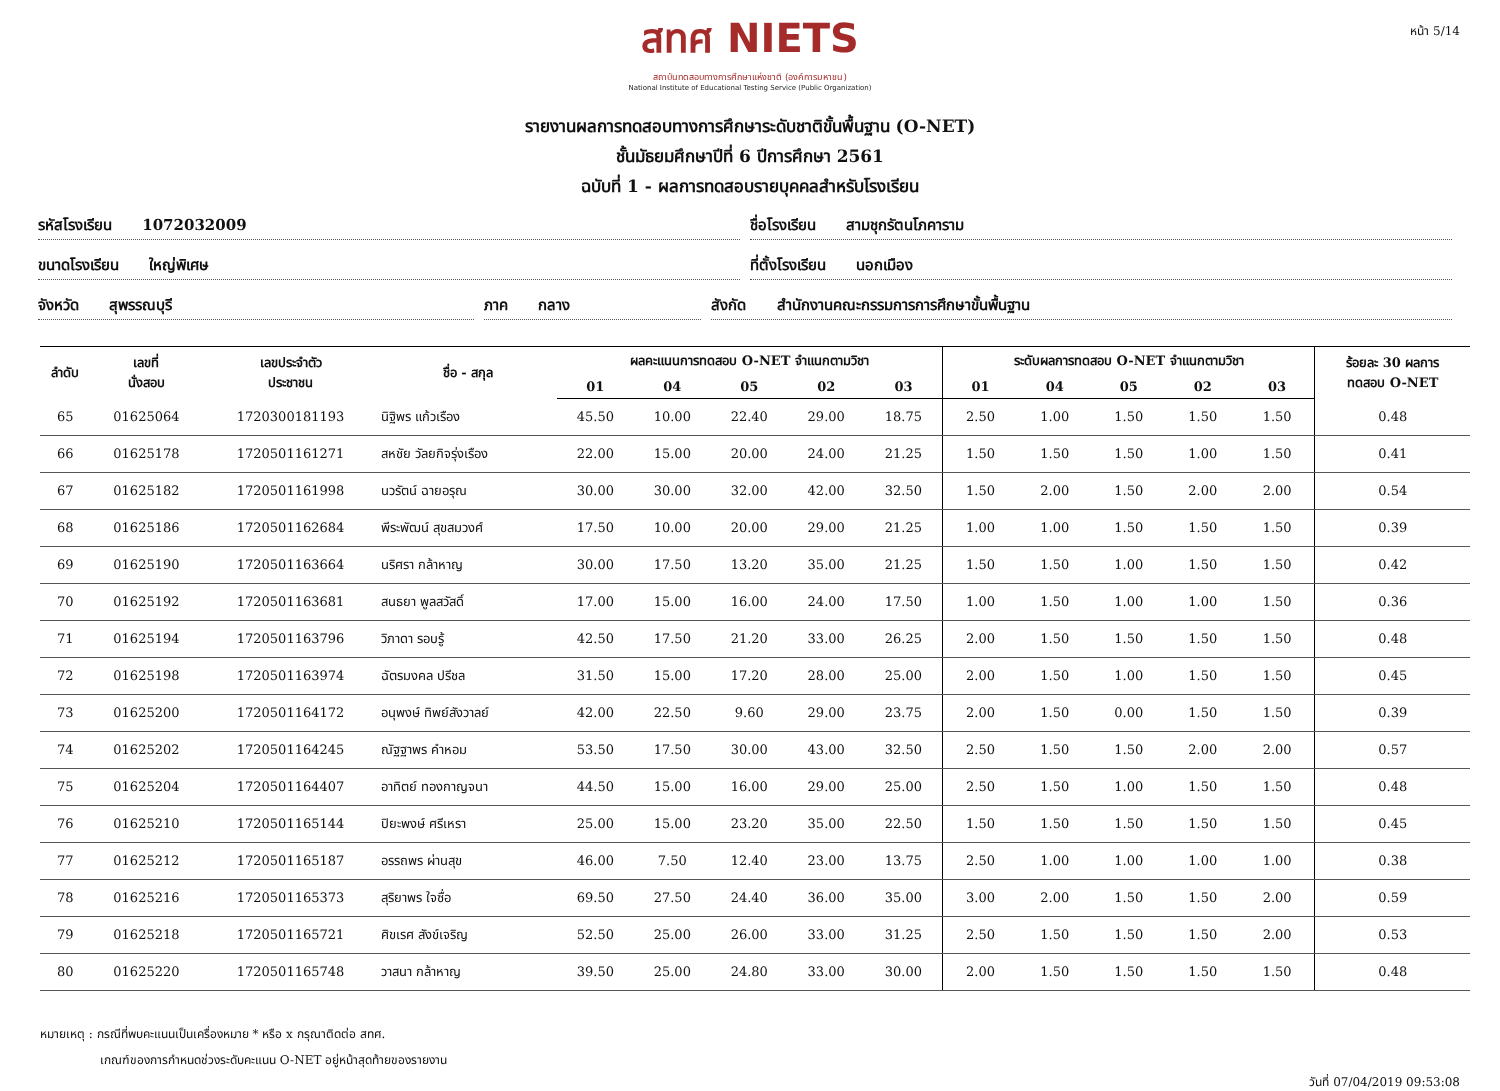หน้า 5/14
สทศ NIETS
สถาบันทดสอบทางการศึกษาแห่งชาติ (องค์การมหาชน)
National Institute of Educational Testing Service (Public Organization)
รายงานผลการทดสอบทางการศึกษาระดับชาติขั้นพื้นฐาน (O-NET)
ชั้นมัธยมศึกษาปีที่ 6 ปีการศึกษา 2561
ฉบับที่ 1 - ผลการทดสอบรายบุคคลสำหรับโรงเรียน
รหัสโรงเรียน 1072032009 ชื่อโรงเรียน สามชุกรัตนโภคาราม
ขนาดโรงเรียน ใหญ่พิเศษ ที่ตั้งโรงเรียน นอกเมือง
จังหวัด สุพรรณบุรี ภาค กลาง สังกัด สำนักงานคณะกรรมการการศึกษาขั้นพื้นฐาน
| ลำดับ | เลขที่ นั่งสอบ | เลขประจำตัว ประชาชน | ชื่อ - สกุล | ผลคะแนนการทดสอบ O-NET จำแนกตามวิชา | | | | | ระดับผลการทดสอบ O-NET จำแนกตามวิชา | | | | | ร้อยละ 30 ผลการ ทดสอบ O-NET |
| --- | --- | --- | --- | --- | --- | --- | --- | --- | --- | --- | --- | --- | --- | --- |
| | | | | 01 | 04 | 05 | 02 | 03 | 01 | 04 | 05 | 02 | 03 | |
| 65 | 01625064 | 1720300181193 | นิฐิพร แก้วเรือง | 45.50 | 10.00 | 22.40 | 29.00 | 18.75 | 2.50 | 1.00 | 1.50 | 1.50 | 1.50 | 0.48 |
| 66 | 01625178 | 1720501161271 | สหชัย วัลยกิจรุ่งเรือง | 22.00 | 15.00 | 20.00 | 24.00 | 21.25 | 1.50 | 1.50 | 1.50 | 1.00 | 1.50 | 0.41 |
| 67 | 01625182 | 1720501161998 | นวรัตน์ ฉายอรุณ | 30.00 | 30.00 | 32.00 | 42.00 | 32.50 | 1.50 | 2.00 | 1.50 | 2.00 | 2.00 | 0.54 |
| 68 | 01625186 | 1720501162684 | พีระพัฒน์ สุขสมวงศ์ | 17.50 | 10.00 | 20.00 | 29.00 | 21.25 | 1.00 | 1.00 | 1.50 | 1.50 | 1.50 | 0.39 |
| 69 | 01625190 | 1720501163664 | นริศรา กล้าหาญ | 30.00 | 17.50 | 13.20 | 35.00 | 21.25 | 1.50 | 1.50 | 1.00 | 1.50 | 1.50 | 0.42 |
| 70 | 01625192 | 1720501163681 | สนธยา พูลสวัสดิ์ | 17.00 | 15.00 | 16.00 | 24.00 | 17.50 | 1.00 | 1.50 | 1.00 | 1.00 | 1.50 | 0.36 |
| 71 | 01625194 | 1720501163796 | วิภาดา รอบรู้ | 42.50 | 17.50 | 21.20 | 33.00 | 26.25 | 2.00 | 1.50 | 1.50 | 1.50 | 1.50 | 0.48 |
| 72 | 01625198 | 1720501163974 | ฉัตรมงคล ปรีชล | 31.50 | 15.00 | 17.20 | 28.00 | 25.00 | 2.00 | 1.50 | 1.00 | 1.50 | 1.50 | 0.45 |
| 73 | 01625200 | 1720501164172 | อนุพงษ์ ทิพย์สังวาลย์ | 42.00 | 22.50 | 9.60 | 29.00 | 23.75 | 2.00 | 1.50 | 0.00 | 1.50 | 1.50 | 0.39 |
| 74 | 01625202 | 1720501164245 | ณัฐฐาพร คำหอม | 53.50 | 17.50 | 30.00 | 43.00 | 32.50 | 2.50 | 1.50 | 1.50 | 2.00 | 2.00 | 0.57 |
| 75 | 01625204 | 1720501164407 | อาทิตย์ ทองกาญจนา | 44.50 | 15.00 | 16.00 | 29.00 | 25.00 | 2.50 | 1.50 | 1.00 | 1.50 | 1.50 | 0.48 |
| 76 | 01625210 | 1720501165144 | ปิยะพงษ์ ศรีเหรา | 25.00 | 15.00 | 23.20 | 35.00 | 22.50 | 1.50 | 1.50 | 1.50 | 1.50 | 1.50 | 0.45 |
| 77 | 01625212 | 1720501165187 | อรรถพร ผ่านสุข | 46.00 | 7.50 | 12.40 | 23.00 | 13.75 | 2.50 | 1.00 | 1.00 | 1.00 | 1.00 | 0.38 |
| 78 | 01625216 | 1720501165373 | สุริยาพร ใจซื่อ | 69.50 | 27.50 | 24.40 | 36.00 | 35.00 | 3.00 | 2.00 | 1.50 | 1.50 | 2.00 | 0.59 |
| 79 | 01625218 | 1720501165721 | ศิขเรศ สังข์เจริญ | 52.50 | 25.00 | 26.00 | 33.00 | 31.25 | 2.50 | 1.50 | 1.50 | 1.50 | 2.00 | 0.53 |
| 80 | 01625220 | 1720501165748 | วาสนา กล้าหาญ | 39.50 | 25.00 | 24.80 | 33.00 | 30.00 | 2.00 | 1.50 | 1.50 | 1.50 | 1.50 | 0.48 |
หมายเหตุ : กรณีที่พบคะแนนเป็นเครื่องหมาย * หรือ x กรุณาติดต่อ สทศ.
เกณฑ์ของการกำหนดช่วงระดับคะแนน O-NET อยู่หน้าสุดท้ายของรายงาน
วันที่ 07/04/2019 09:53:08